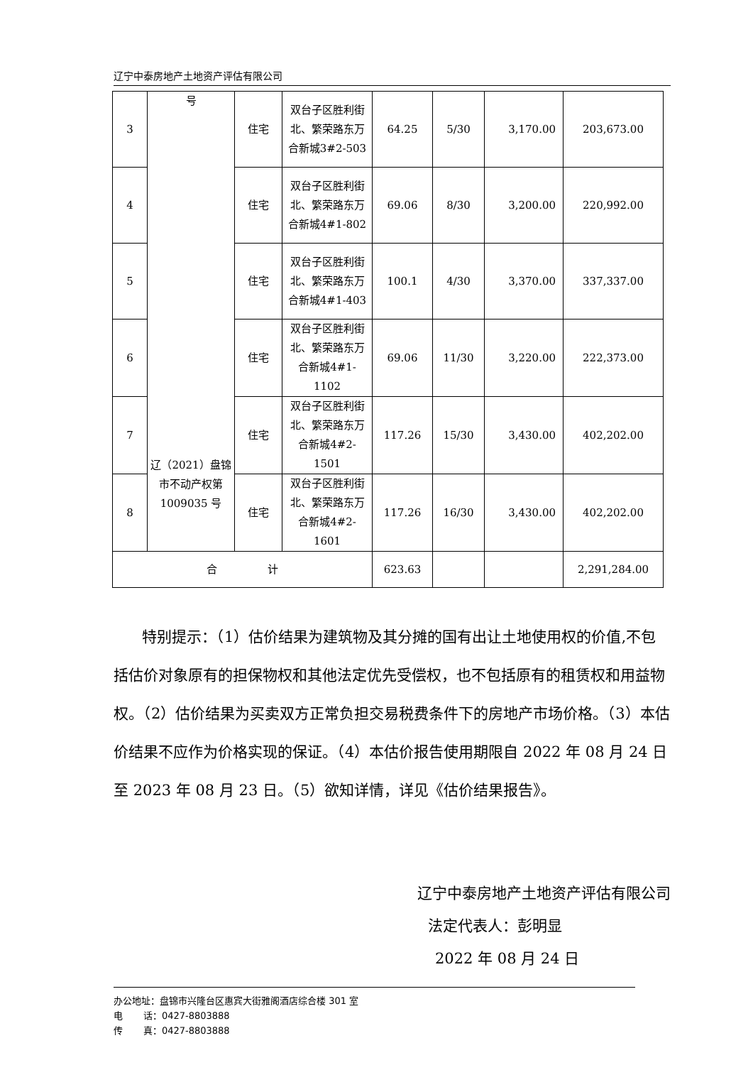辽宁中泰房地产土地资产评估有限公司
| 3 | 号 辽（2021）盘锦市不动产权第 1009035 号 | 住宅 | 双台子区胜利街北、繁荣路东万合新城3#2-503 | 64.25 | 5/30 | 3,170.00 | 203,673.00 |
| 4 | | 住宅 | 双台子区胜利街北、繁荣路东万合新城4#1-802 | 69.06 | 8/30 | 3,200.00 | 220,992.00 |
| 5 | | 住宅 | 双台子区胜利街北、繁荣路东万合新城4#1-403 | 100.1 | 4/30 | 3,370.00 | 337,337.00 |
| 6 | | 住宅 | 双台子区胜利街北、繁荣路东万合新城4#1-1102 | 69.06 | 11/30 | 3,220.00 | 222,373.00 |
| 7 | | 住宅 | 双台子区胜利街北、繁荣路东万合新城4#2-1501 | 117.26 | 15/30 | 3,430.00 | 402,202.00 |
| 8 | | 住宅 | 双台子区胜利街北、繁荣路东万合新城4#2-1601 | 117.26 | 16/30 | 3,430.00 | 402,202.00 |
| 合 计 | | | | 623.63 | | | 2,291,284.00 |
特别提示：（1）估价结果为建筑物及其分摊的国有出让土地使用权的价值,不包括估价对象原有的担保物权和其他法定优先受偿权，也不包括原有的租赁权和用益物权。（2）估价结果为买卖双方正常负担交易税费条件下的房地产市场价格。（3）本估价结果不应作为价格实现的保证。（4）本估价报告使用期限自 2022 年 08 月 24 日至 2023 年 08 月 23 日。（5）欲知详情，详见《估价结果报告》。
辽宁中泰房地产土地资产评估有限公司
法定代表人：彭明显
2022 年 08 月 24 日
办公地址：盘锦市兴隆台区惠宾大街雅阁酒店综合楼 301 室
电 话：0427-8803888
传 真：0427-8803888